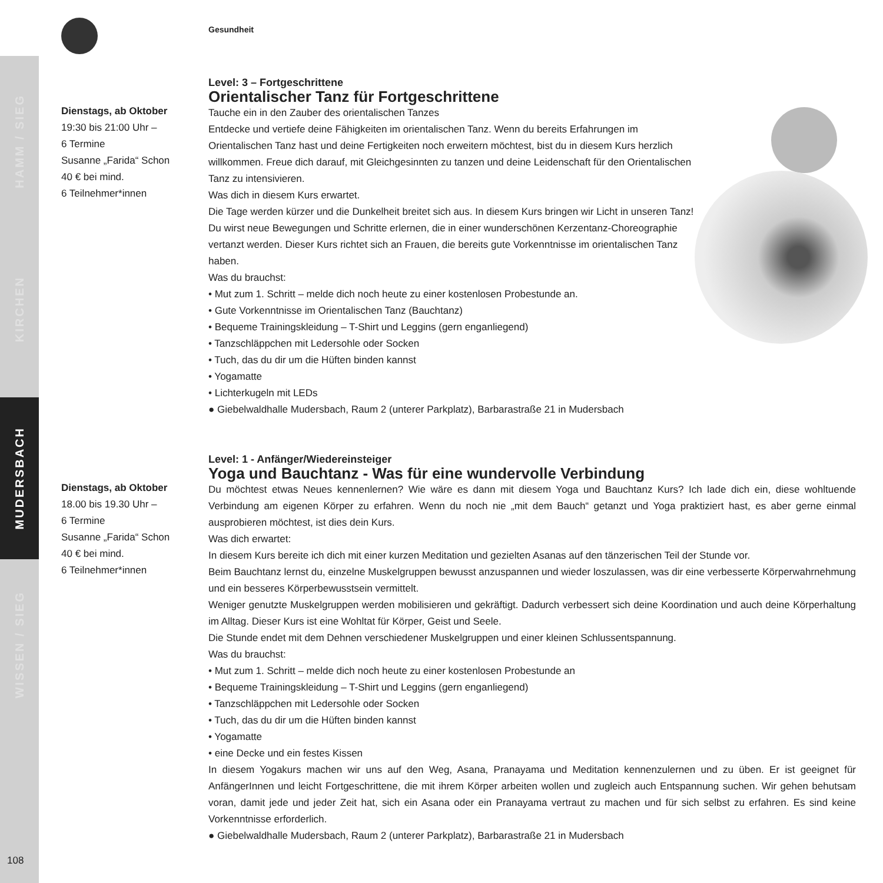HAMM / SIEG
KIRCHEN
MUDERSBACH
WISSEN / SIEG
Gesundheit
Dienstags, ab Oktober
19:30 bis 21:00 Uhr –
6 Termine
Susanne „Farida“ Schon
40 € bei mind.
6 Teilnehmer*innen
Level: 3 – Fortgeschrittene
Orientalischer Tanz für Fortgeschrittene
Tauche ein in den Zauber des orientalischen Tanzes
Entdecke und vertiefe deine Fähigkeiten im orientalischen Tanz. Wenn du bereits Erfahrungen im Orientalischen Tanz hast und deine Fertigkeiten noch erweitern möchtest, bist du in diesem Kurs herzlich willkommen. Freue dich darauf, mit Gleichgesinnten zu tanzen und deine Leidenschaft für den Orientalischen Tanz zu intensivieren.
Was dich in diesem Kurs erwartet.
Die Tage werden kürzer und die Dunkelheit breitet sich aus. In diesem Kurs bringen wir Licht in unseren Tanz! Du wirst neue Bewegungen und Schritte erlernen, die in einer wunderschönen Kerzentanz-Choreographie vertanzt werden. Dieser Kurs richtet sich an Frauen, die bereits gute Vorkenntnisse im orientalischen Tanz haben.
Was du brauchst:
• Mut zum 1. Schritt – melde dich noch heute zu einer kostenlosen Probestunde an.
• Gute Vorkenntnisse im Orientalischen Tanz (Bauchtanz)
• Bequeme Trainingskleidung – T-Shirt und Leggins (gern enganliegend)
• Tanzschläppchen mit Ledersohle oder Socken
• Tuch, das du dir um die Hüften binden kannst
• Yogamatte
• Lichterkugeln mit LEDs
● Giebelwaldhalle Mudersbach, Raum 2 (unterer Parkplatz), Barbarastraße 21 in Mudersbach
Dienstags, ab Oktober
18.00 bis 19.30 Uhr –
6 Termine
Susanne „Farida“ Schon
40 € bei mind.
6 Teilnehmer*innen
Level: 1 - Anfänger/Wiedereinsteiger
Yoga und Bauchtanz - Was für eine wundervolle Verbindung
Du möchtest etwas Neues kennenlernen? Wie wäre es dann mit diesem Yoga und Bauchtanz Kurs? Ich lade dich ein, diese wohltuende Verbindung am eigenen Körper zu erfahren. Wenn du noch nie „mit dem Bauch“ getanzt und Yoga praktiziert hast, es aber gerne einmal ausprobieren möchtest, ist dies dein Kurs.
Was dich erwartet:
In diesem Kurs bereite ich dich mit einer kurzen Meditation und gezielten Asanas auf den tänzerischen Teil der Stunde vor.
Beim Bauchtanz lernst du, einzelne Muskelgruppen bewusst anzuspannen und wieder loszulassen, was dir eine verbesserte Körperwahrnehmung und ein besseres Körperbewusstsein vermittelt.
Weniger genutzte Muskelgruppen werden mobilisieren und gekräftigt. Dadurch verbessert sich deine Koordination und auch deine Körperhaltung im Alltag. Dieser Kurs ist eine Wohltat für Körper, Geist und Seele.
Die Stunde endet mit dem Dehnen verschiedener Muskelgruppen und einer kleinen Schlussentspannung.
Was du brauchst:
• Mut zum 1. Schritt – melde dich noch heute zu einer kostenlosen Probestunde an
• Bequeme Trainingskleidung – T-Shirt und Leggins (gern enganliegend)
• Tanzschläppchen mit Ledersohle oder Socken
• Tuch, das du dir um die Hüften binden kannst
• Yogamatte
• eine Decke und ein festes Kissen
In diesem Yogakurs machen wir uns auf den Weg, Asana, Pranayama und Meditation kennenzulernen und zu üben. Er ist geeignet für AnfängerInnen und leicht Fortgeschrittene, die mit ihrem Körper arbeiten wollen und zugleich auch Entspannung suchen. Wir gehen behutsam voran, damit jede und jeder Zeit hat, sich ein Asana oder ein Pranayama vertraut zu machen und für sich selbst zu erfahren. Es sind keine Vorkenntnisse erforderlich.
● Giebelwaldhalle Mudersbach, Raum 2 (unterer Parkplatz), Barbarastraße 21 in Mudersbach
108